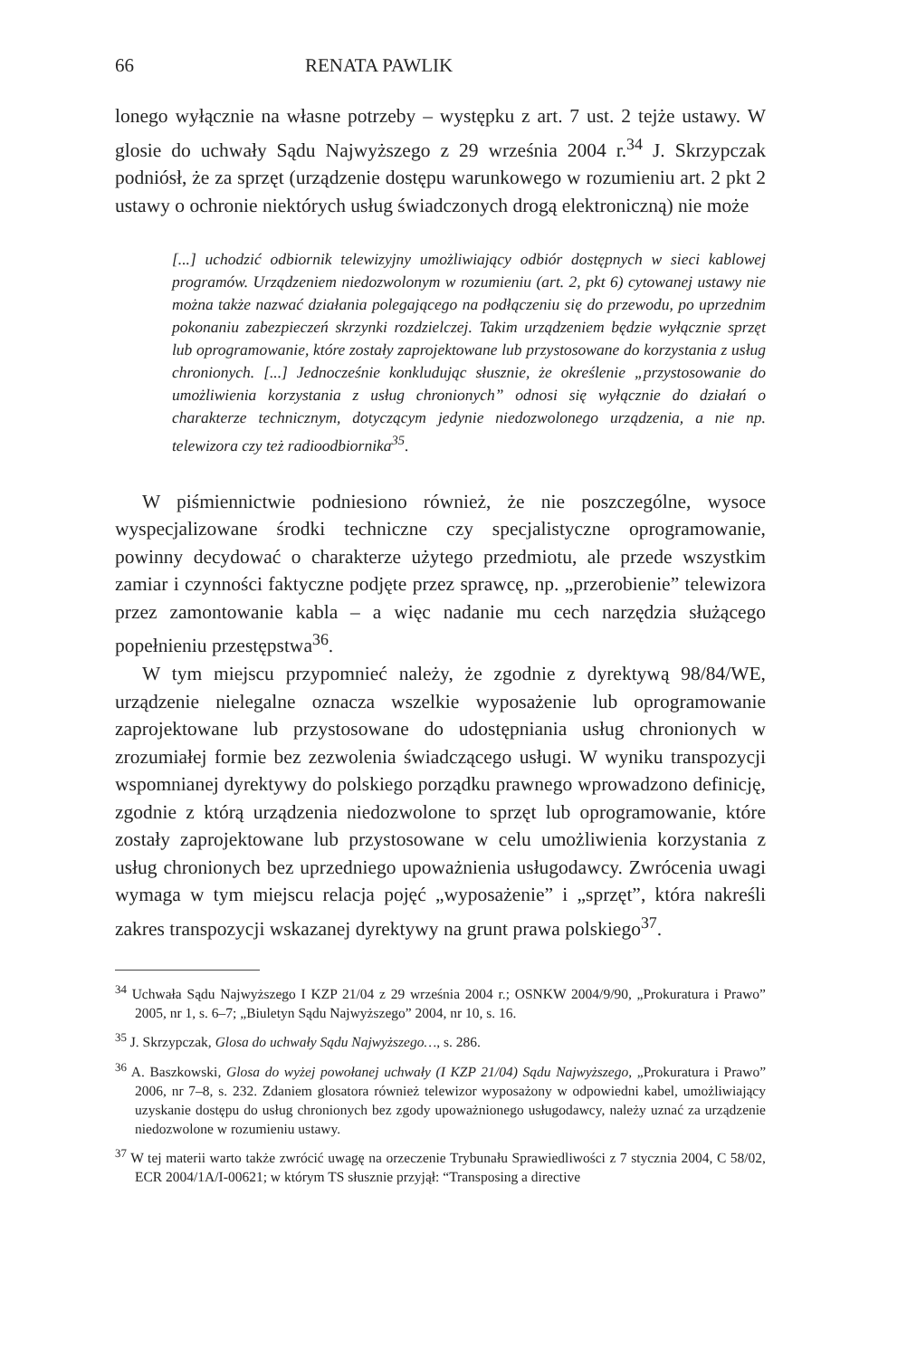66 RENATA PAWLIK
lonego wyłącznie na własne potrzeby – występku z art. 7 ust. 2 tejże ustawy. W glosie do uchwały Sądu Najwyższego z 29 września 2004 r.<sup>34</sup> J. Skrzypczak podniósł, że za sprzęt (urządzenie dostępu warunkowego w rozumieniu art. 2 pkt 2 ustawy o ochronie niektórych usług świadczonych drogą elektroniczną) nie może
[...] uchodzić odbiornik telewizyjny umożliwiający odbiór dostępnych w sieci kablowej programów. Urządzeniem niedozwolonym w rozumieniu (art. 2, pkt 6) cytowanej ustawy nie można także nazwać działania polegającego na podłączeniu się do przewodu, po uprzednim pokonaniu zabezpieczeń skrzynki rozdzielczej. Takim urządzeniem będzie wyłącznie sprzęt lub oprogramowanie, które zostały zaprojektowane lub przystosowane do korzystania z usług chronionych. [...] Jednocześnie konkludując słusznie, że określenie „przystosowanie do umożliwienia korzystania z usług chronionych” odnosi się wyłącznie do działań o charakterze technicznym, dotyczącym jedynie niedozwolonego urządzenia, a nie np. telewizora czy też radioodbiornika<sup>35</sup>.
W piśmiennictwie podniesiono również, że nie poszczególne, wysoce wyspecjalizowane środki techniczne czy specjalistyczne oprogramowanie, powinny decydować o charakterze użytego przedmiotu, ale przede wszystkim zamiar i czynności faktyczne podjęte przez sprawcę, np. „przerobienie” telewizora przez zamontowanie kabla – a więc nadanie mu cech narzędzia służącego popełnieniu przestępstwa<sup>36</sup>.
W tym miejscu przypomnieć należy, że zgodnie z dyrektywą 98/84/WE, urządzenie nielegalne oznacza wszelkie wyposażenie lub oprogramowanie zaprojektowane lub przystosowane do udostępniania usług chronionych w zrozumiałej formie bez zezwolenia świadczącego usługi. W wyniku transpozycji wspomnianej dyrektywy do polskiego porządku prawnego wprowadzono definicję, zgodnie z którą urządzenia niedozwolone to sprzęt lub oprogramowanie, które zostały zaprojektowane lub przystosowane w celu umożliwienia korzystania z usług chronionych bez uprzedniego upoważnienia usługodawcy. Zwrócenia uwagi wymaga w tym miejscu relacja pojęć „wyposażenie” i „sprzęt”, która nakreśli zakres transpozycji wskazanej dyrektywy na grunt prawa polskiego<sup>37</sup>.
<sup>34</sup> Uchwała Sądu Najwyższego I KZP 21/04 z 29 września 2004 r.; OSNKW 2004/9/90, „Prokuratura i Prawo” 2005, nr 1, s. 6–7; „Biuletyn Sądu Najwyższego” 2004, nr 10, s. 16.
<sup>35</sup> J. Skrzypczak, Glosa do uchwały Sądu Najwyższego…, s. 286.
<sup>36</sup> A. Baszkowski, Glosa do wyżej powołanej uchwały (I KZP 21/04) Sądu Najwyższego, „Prokuratura i Prawo” 2006, nr 7–8, s. 232. Zdaniem glosatora również telewizor wyposażony w odpowiedni kabel, umożliwiający uzyskanie dostępu do usług chronionych bez zgody upoważnionego usługodawcy, należy uznać za urządzenie niedozwolone w rozumieniu ustawy.
<sup>37</sup> W tej materii warto także zwrócić uwagę na orzeczenie Trybunału Sprawiedliwości z 7 stycznia 2004, C 58/02, ECR 2004/1A/I-00621; w którym TS słusznie przyjął: “Transposing a directive